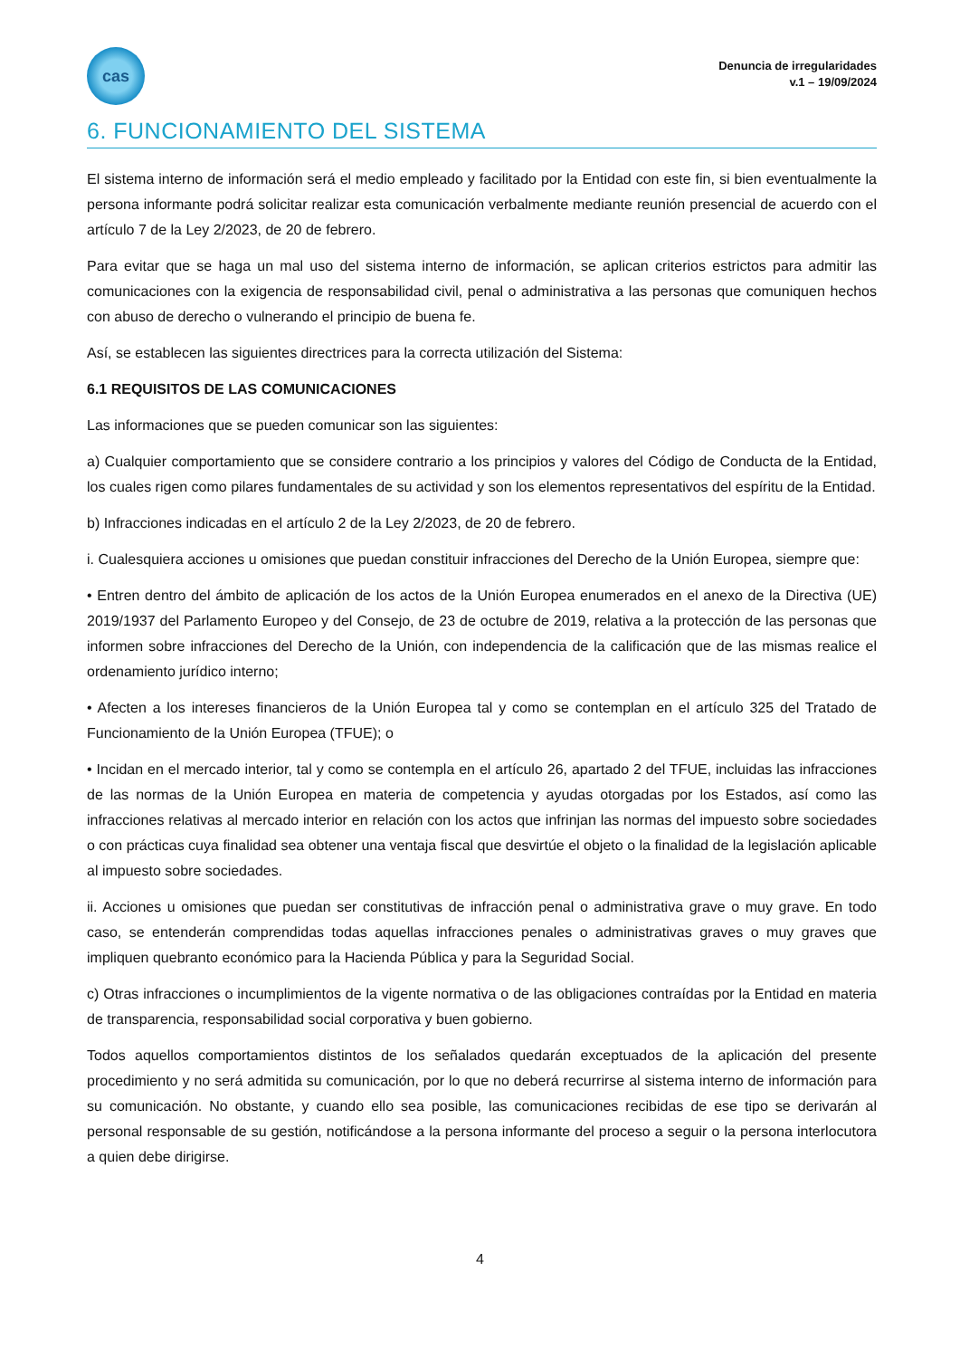cas
Denuncia de irregularidades
v.1 – 19/09/2024
6. FUNCIONAMIENTO DEL SISTEMA
El sistema interno de información será el medio empleado y facilitado por la Entidad con este fin, si bien eventualmente la persona informante podrá solicitar realizar esta comunicación verbalmente mediante reunión presencial de acuerdo con el artículo 7 de la Ley 2/2023, de 20 de febrero.
Para evitar que se haga un mal uso del sistema interno de información, se aplican criterios estrictos para admitir las comunicaciones con la exigencia de responsabilidad civil, penal o administrativa a las personas que comuniquen hechos con abuso de derecho o vulnerando el principio de buena fe.
Así, se establecen las siguientes directrices para la correcta utilización del Sistema:
6.1 REQUISITOS DE LAS COMUNICACIONES
Las informaciones que se pueden comunicar son las siguientes:
a) Cualquier comportamiento que se considere contrario a los principios y valores del Código de Conducta de la Entidad, los cuales rigen como pilares fundamentales de su actividad y son los elementos representativos del espíritu de la Entidad.
b) Infracciones indicadas en el artículo 2 de la Ley 2/2023, de 20 de febrero.
i. Cualesquiera acciones u omisiones que puedan constituir infracciones del Derecho de la Unión Europea, siempre que:
• Entren dentro del ámbito de aplicación de los actos de la Unión Europea enumerados en el anexo de la Directiva (UE) 2019/1937 del Parlamento Europeo y del Consejo, de 23 de octubre de 2019, relativa a la protección de las personas que informen sobre infracciones del Derecho de la Unión, con independencia de la calificación que de las mismas realice el ordenamiento jurídico interno;
• Afecten a los intereses financieros de la Unión Europea tal y como se contemplan en el artículo 325 del Tratado de Funcionamiento de la Unión Europea (TFUE); o
• Incidan en el mercado interior, tal y como se contempla en el artículo 26, apartado 2 del TFUE, incluidas las infracciones de las normas de la Unión Europea en materia de competencia y ayudas otorgadas por los Estados, así como las infracciones relativas al mercado interior en relación con los actos que infrinjan las normas del impuesto sobre sociedades o con prácticas cuya finalidad sea obtener una ventaja fiscal que desvirtúe el objeto o la finalidad de la legislación aplicable al impuesto sobre sociedades.
ii. Acciones u omisiones que puedan ser constitutivas de infracción penal o administrativa grave o muy grave. En todo caso, se entenderán comprendidas todas aquellas infracciones penales o administrativas graves o muy graves que impliquen quebranto económico para la Hacienda Pública y para la Seguridad Social.
c) Otras infracciones o incumplimientos de la vigente normativa o de las obligaciones contraídas por la Entidad en materia de transparencia, responsabilidad social corporativa y buen gobierno.
Todos aquellos comportamientos distintos de los señalados quedarán exceptuados de la aplicación del presente procedimiento y no será admitida su comunicación, por lo que no deberá recurrirse al sistema interno de información para su comunicación. No obstante, y cuando ello sea posible, las comunicaciones recibidas de ese tipo se derivarán al personal responsable de su gestión, notificándose a la persona informante del proceso a seguir o la persona interlocutora a quien debe dirigirse.
4